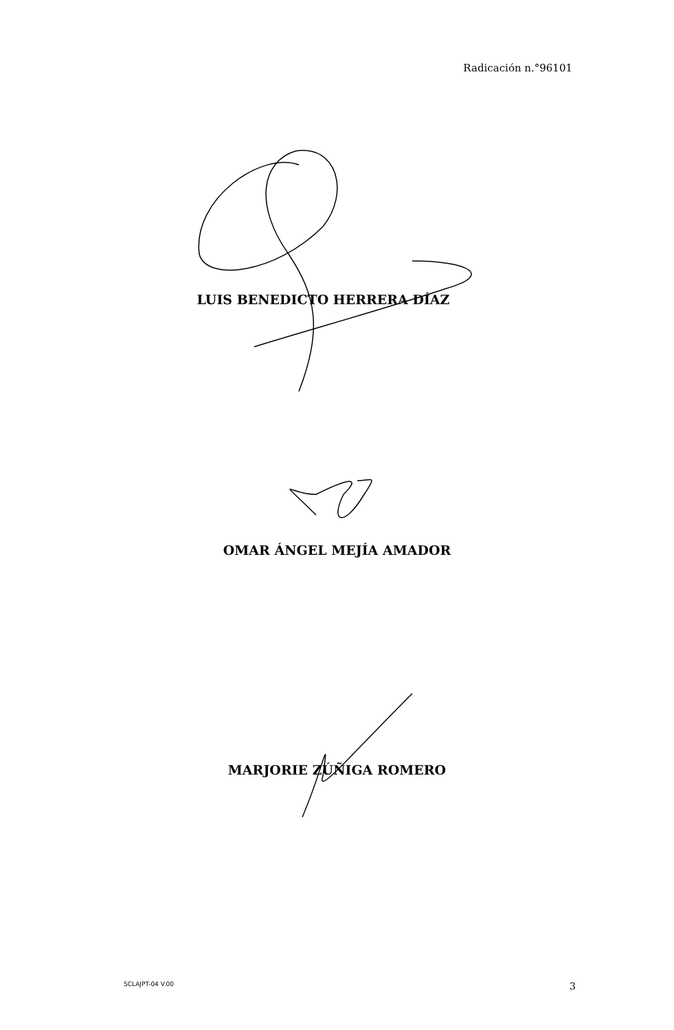Radicación n.°96101
LUIS BENEDICTO HERRERA DÍAZ
OMAR ÁNGEL MEJÍA AMADOR
MARJORIE ZÚÑIGA ROMERO
SCLAJPT-04 V.00 3